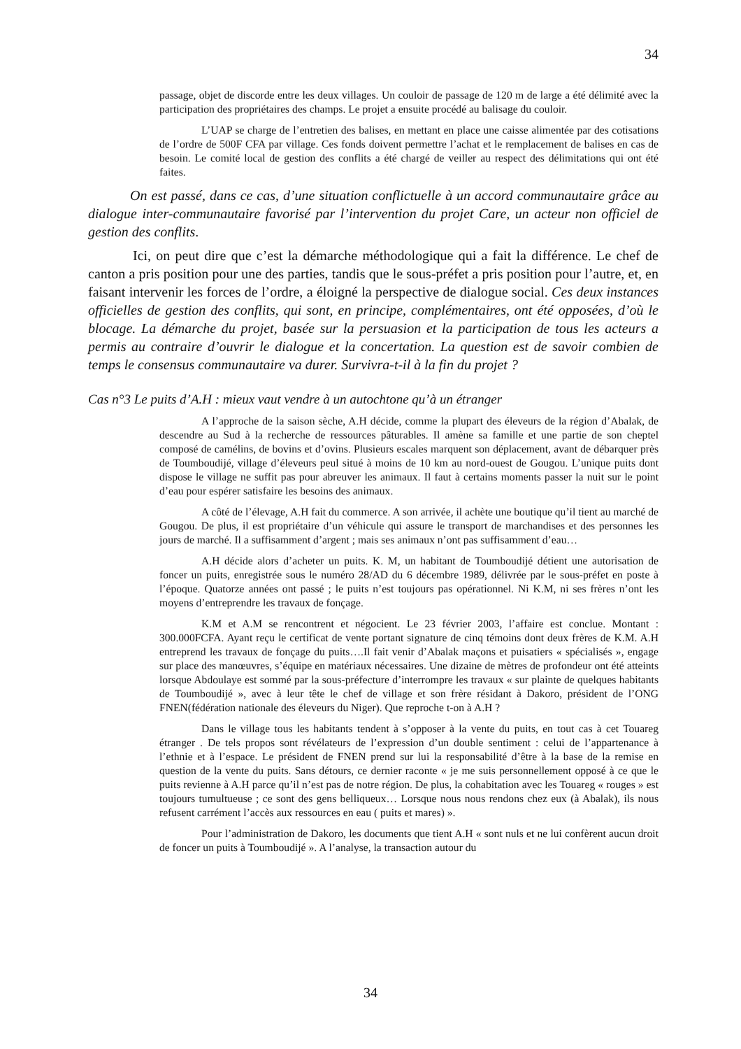34
passage, objet de discorde entre les deux villages. Un couloir de passage de 120 m de large a été délimité avec la participation des propriétaires des champs. Le projet a ensuite procédé au balisage du couloir.
L’UAP se charge de l’entretien des balises, en mettant en place une caisse alimentée par des cotisations de l’ordre de 500F CFA par village. Ces fonds doivent permettre l’achat et le remplacement de balises en cas de besoin. Le comité local de gestion des conflits a été chargé de veiller au respect des délimitations qui ont été faites.
On est passé, dans ce cas, d’une situation conflictuelle à un accord communautaire grâce au dialogue inter-communautaire favorisé par l’intervention du projet Care, un acteur non officiel de gestion des conflits.
Ici, on peut dire que c’est la démarche méthodologique qui a fait la différence. Le chef de canton a pris position pour une des parties, tandis que le sous-préfet a pris position pour l’autre, et, en faisant intervenir les forces de l’ordre, a éloigné la perspective de dialogue social. Ces deux instances officielles de gestion des conflits, qui sont, en principe, complémentaires, ont été opposées, d’où le blocage. La démarche du projet, basée sur la persuasion et la participation de tous les acteurs a permis au contraire d’ouvrir le dialogue et la concertation. La question est de savoir combien de temps le consensus communautaire va durer. Survivra-t-il à la fin du projet ?
Cas n°3 Le puits d’A.H : mieux vaut vendre à un autochtone qu’à un étranger
A l’approche de la saison sèche, A.H décide, comme la plupart des éleveurs de la région d’Abalak, de descendre au Sud à la recherche de ressources pâturables. Il amène sa famille et une partie de son cheptel composé de camélins, de bovins et d’ovins. Plusieurs escales marquent son déplacement, avant de débarquer près de Toumboudijé, village d’éleveurs peul situé à moins de 10 km au nord-ouest de Gougou. L’unique puits dont dispose le village ne suffit pas pour abreuver les animaux. Il faut à certains moments passer la nuit sur le point d’eau pour espérer satisfaire les besoins des animaux.
A côté de l’élevage, A.H fait du commerce. A son arrivée, il achète une boutique qu’il tient au marché de Gougou. De plus, il est propriétaire d’un véhicule qui assure le transport de marchandises et des personnes les jours de marché. Il a suffisamment d’argent ; mais ses animaux n’ont pas suffisamment d’eau…
A.H décide alors d’acheter un puits. K. M, un habitant de Toumboudijé détient une autorisation de foncer un puits, enregistrée sous le numéro 28/AD du 6 décembre 1989, délivrée par le sous-préfet en poste à l’époque. Quatorze années ont passé ; le puits n’est toujours pas opérationnel. Ni K.M, ni ses frères n’ont les moyens d’entreprendre les travaux de fonçage.
K.M et A.M se rencontrent et négocient. Le 23 février 2003, l’affaire est conclue. Montant : 300.000FCFA. Ayant reçu le certificat de vente portant signature de cinq témoins dont deux frères de K.M. A.H entreprend les travaux de fonçage du puits….Il fait venir d’Abalak maçons et puisatiers « spécialisés », engage sur place des manœuvres, s’équipe en matériaux nécessaires. Une dizaine de mètres de profondeur ont été atteints lorsque Abdoulaye est sommé par la sous-préfecture d’interrompre les travaux « sur plainte de quelques habitants de Toumboudijé », avec à leur tête le chef de village et son frère résidant à Dakoro, président de l’ONG FNEN(fédération nationale des éleveurs du Niger). Que reproche t-on à A.H ?
Dans le village tous les habitants tendent à s’opposer à la vente du puits, en tout cas à cet Touareg étranger . De tels propos sont révélateurs de l’expression d’un double sentiment : celui de l’appartenance à l’ethnie et à l’espace. Le président de FNEN prend sur lui la responsabilité d’être à la base de la remise en question de la vente du puits. Sans détours, ce dernier raconte « je me suis personnellement opposé à ce que le puits revienne à A.H parce qu’il n’est pas de notre région. De plus, la cohabitation avec les Touareg « rouges » est toujours tumultueuse ; ce sont des gens belliqueux… Lorsque nous nous rendons chez eux (à Abalak), ils nous refusent carrément l’accès aux ressources en eau ( puits et mares) ».
Pour l’administration de Dakoro, les documents que tient A.H « sont nuls et ne lui confèrent aucun droit de foncer un puits à Toumboudijé ». A l’analyse, la transaction autour du
34